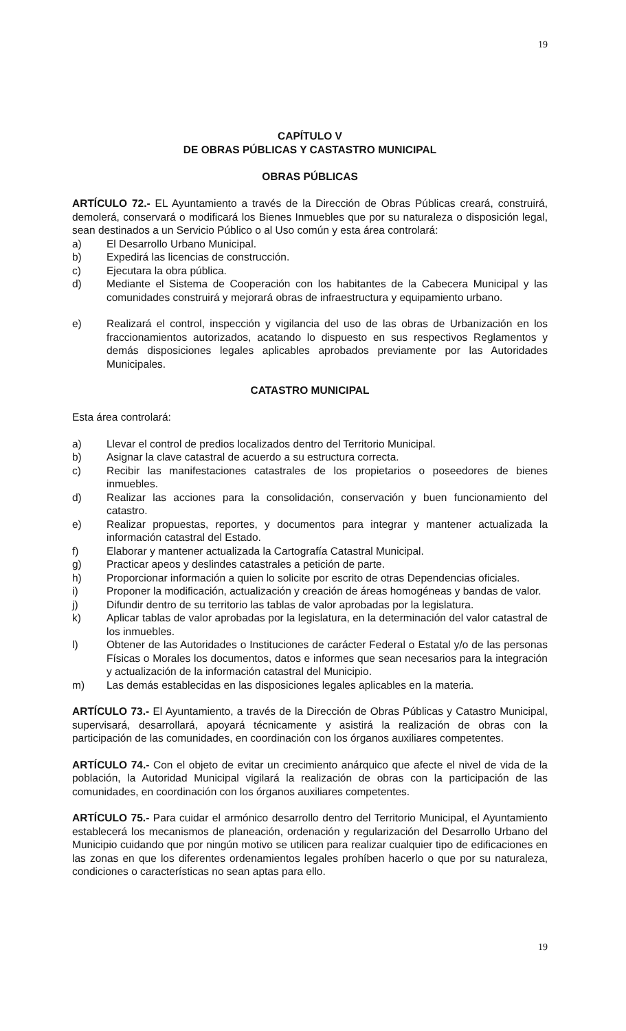19
CAPÍTULO V
DE OBRAS PÚBLICAS Y CASTASTRO MUNICIPAL
OBRAS PÚBLICAS
ARTÍCULO 72.- EL Ayuntamiento a través de la Dirección de Obras Públicas creará, construirá, demolerá, conservará o modificará los Bienes Inmuebles que por su naturaleza o disposición legal, sean destinados a un Servicio Público o al Uso común y esta área controlará:
a) El Desarrollo Urbano Municipal.
b) Expedirá las licencias de construcción.
c) Ejecutara la obra pública.
d) Mediante el Sistema de Cooperación con los habitantes de la Cabecera Municipal y las comunidades construirá y mejorará obras de infraestructura y equipamiento urbano.
e) Realizará el control, inspección y vigilancia del uso de las obras de Urbanización en los fraccionamientos autorizados, acatando lo dispuesto en sus respectivos Reglamentos y demás disposiciones legales aplicables aprobados previamente por las Autoridades Municipales.
CATASTRO MUNICIPAL
Esta área controlará:
a) Llevar el control de predios localizados dentro del Territorio Municipal.
b) Asignar la clave catastral de acuerdo a su estructura correcta.
c) Recibir las manifestaciones catastrales de los propietarios o poseedores de bienes inmuebles.
d) Realizar las acciones para la consolidación, conservación y buen funcionamiento del catastro.
e) Realizar propuestas, reportes, y documentos para integrar y mantener actualizada la información catastral del Estado.
f) Elaborar y mantener actualizada la Cartografía Catastral Municipal.
g) Practicar apeos y deslindes catastrales a petición de parte.
h) Proporcionar información a quien lo solicite por escrito de otras Dependencias oficiales.
i) Proponer la modificación, actualización y creación de áreas homogéneas y bandas de valor.
j) Difundir dentro de su territorio las tablas de valor aprobadas por la legislatura.
k) Aplicar tablas de valor aprobadas por la legislatura, en la determinación del valor catastral de los inmuebles.
l) Obtener de las Autoridades o Instituciones de carácter Federal o Estatal y/o de las personas Físicas o Morales los documentos, datos e informes que sean necesarios para la integración y actualización de la información catastral del Municipio.
m) Las demás establecidas en las disposiciones legales aplicables en la materia.
ARTÍCULO 73.- El Ayuntamiento, a través de la Dirección de Obras Públicas y Catastro Municipal, supervisará, desarrollará, apoyará técnicamente y asistirá la realización de obras con la participación de las comunidades, en coordinación con los órganos auxiliares competentes.
ARTÍCULO 74.- Con el objeto de evitar un crecimiento anárquico que afecte el nivel de vida de la población, la Autoridad Municipal vigilará la realización de obras con la participación de las comunidades, en coordinación con los órganos auxiliares competentes.
ARTÍCULO 75.- Para cuidar el armónico desarrollo dentro del Territorio Municipal, el Ayuntamiento establecerá los mecanismos de planeación, ordenación y regularización del Desarrollo Urbano del Municipio cuidando que por ningún motivo se utilicen para realizar cualquier tipo de edificaciones en las zonas en que los diferentes ordenamientos legales prohíben hacerlo o que por su naturaleza, condiciones o características no sean aptas para ello.
19